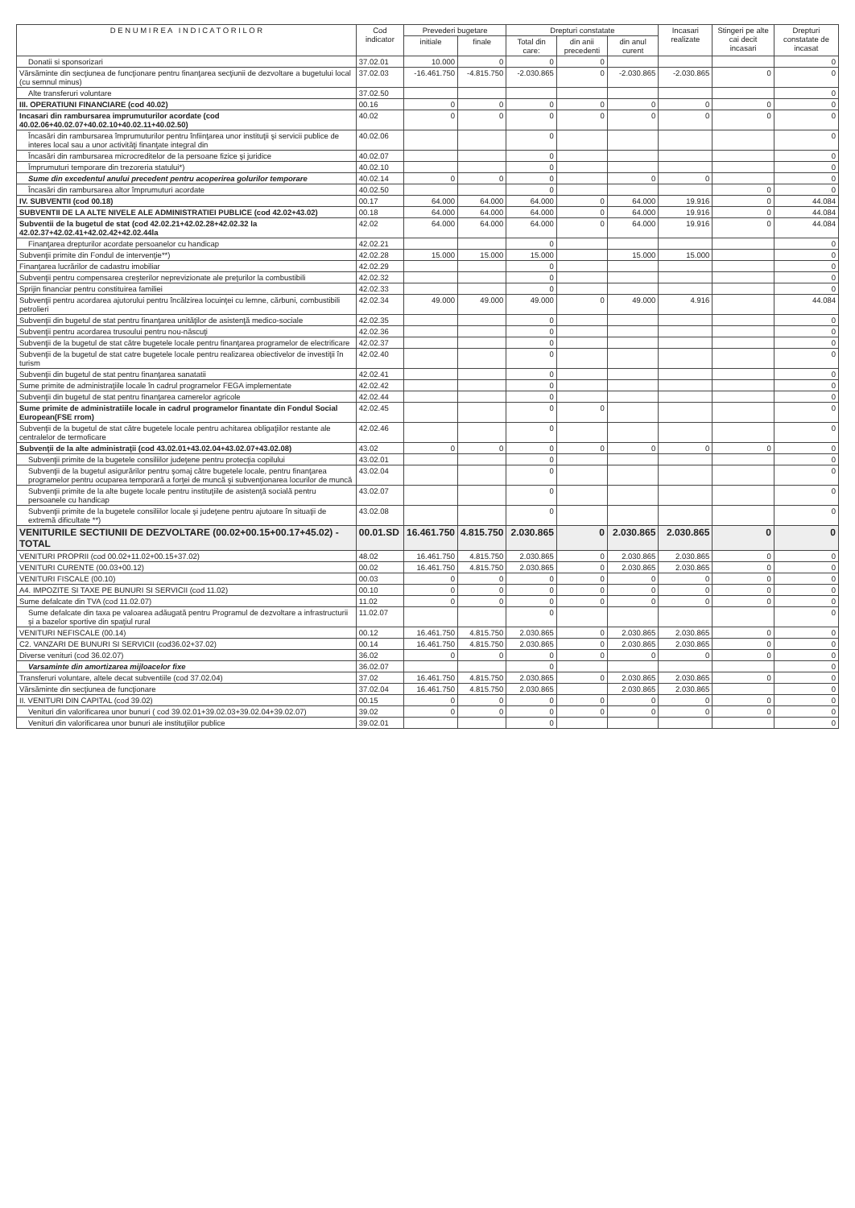| D E N U M I R E A I N D I C A T O R I L O R | Cod indicator | Prevederi bugetare | | Drepturi constatate | | | Incasari realizate | Stingeri pe alte cai decit incasari | Drepturi constatate de incasat |
| --- | --- | --- | --- | --- | --- | --- | --- | --- | --- |
| | | initiale | finale | Total din care: | din anii precedenti | din anul curent | | | |
| Donatii si sponsorizari | 37.02.01 | 10.000 | 0 | 0 | 0 | | | | 0 |
| Vărsăminte din secţiunea de funcţionare pentru finanţarea secţiunii de dezvoltare a bugetului local (cu semnul minus) | 37.02.03 | -16.461.750 | -4.815.750 | -2.030.865 | 0 | -2.030.865 | -2.030.865 | 0 | 0 |
| Alte transferuri voluntare | 37.02.50 | | | | | | | | 0 |
| III. OPERATIUNI FINANCIARE (cod 40.02) | 00.16 | 0 | 0 | 0 | 0 | 0 | 0 | 0 | 0 |
| Incasari din rambursarea imprumuturilor acordate (cod 40.02.06+40.02.07+40.02.10+40.02.11+40.02.50) | 40.02 | 0 | 0 | 0 | 0 | 0 | 0 | 0 | 0 |
| Încasări din rambursarea împrumuturilor pentru înfiinţarea unor instituţii şi servicii publice de interes local sau a unor activităţi finanţate integral din | 40.02.06 | | | 0 | | | | | 0 |
| Încasări din rambursarea microcreditelor de la persoane fizice şi juridice | 40.02.07 | | | 0 | | | | | 0 |
| Împrumuturi temporare din trezoreria statului*) | 40.02.10 | | | 0 | | | | | 0 |
| Sume din excedentul anului precedent pentru acoperirea golurilor temporare | 40.02.14 | 0 | 0 | 0 | | 0 | 0 | | 0 |
| Încasări din rambursarea altor împrumuturi acordate | 40.02.50 | | | 0 | | | | 0 | 0 |
| IV. SUBVENTII (cod 00.18) | 00.17 | 64.000 | 64.000 | 64.000 | 0 | 64.000 | 19.916 | 0 | 44.084 |
| SUBVENTII DE LA ALTE NIVELE ALE ADMINISTRATIEI PUBLICE (cod 42.02+43.02) | 00.18 | 64.000 | 64.000 | 64.000 | 0 | 64.000 | 19.916 | 0 | 44.084 |
| Subventii de la bugetul de stat (cod 42.02.21+42.02.28+42.02.32 la 42.02.37+42.02.41+42.02.42+42.02.44la | 42.02 | 64.000 | 64.000 | 64.000 | 0 | 64.000 | 19.916 | 0 | 44.084 |
| Finanţarea drepturilor acordate persoanelor cu handicap | 42.02.21 | | | 0 | | | | | 0 |
| Subvenţii primite din Fondul de intervenţie**) | 42.02.28 | 15.000 | 15.000 | 15.000 | | 15.000 | 15.000 | | 0 |
| Finanţarea lucrărilor de cadastru imobiliar | 42.02.29 | | | 0 | | | | | 0 |
| Subvenţii pentru compensarea creşterilor neprevizionate ale preţurilor la combustibili | 42.02.32 | | | 0 | | | | | 0 |
| Sprijin financiar pentru constituirea familiei | 42.02.33 | | | 0 | | | | | 0 |
| Subvenţii pentru acordarea ajutorului pentru încălzirea locuinţei cu lemne, cărbuni, combustibili petrolieri | 42.02.34 | 49.000 | 49.000 | 49.000 | 0 | 49.000 | 4.916 | | 44.084 |
| Subvenţii din bugetul de stat pentru finanţarea unităţilor de asistenţă medico-sociale | 42.02.35 | | | 0 | | | | | 0 |
| Subvenţii pentru acordarea trusoului pentru nou-născuţi | 42.02.36 | | | 0 | | | | | 0 |
| Subvenţii de la bugetul de stat către bugetele locale pentru finanţarea programelor de electrificare | 42.02.37 | | | 0 | | | | | 0 |
| Subvenţii de la bugetul de stat catre bugetele locale pentru realizarea obiectivelor de investiţii în turism | 42.02.40 | | | 0 | | | | | 0 |
| Subvenţii din bugetul de stat pentru finanţarea sanatatii | 42.02.41 | | | 0 | | | | | 0 |
| Sume primite de administraţiile locale în cadrul programelor FEGA implementate | 42.02.42 | | | 0 | | | | | 0 |
| Subvenţii din bugetul de stat pentru finanţarea camerelor agricole | 42.02.44 | | | 0 | | | | | 0 |
| Sume primite de administratiile locale in cadrul programelor finantate din Fondul Social European(FSE rrom) | 42.02.45 | | | 0 | 0 | | | | 0 |
| Subvenţii de la bugetul de stat către bugetele locale pentru achitarea obligaţiilor restante ale centralelor de termoficare | 42.02.46 | | | 0 | | | | | 0 |
| Subvenţii de la alte administraţii (cod 43.02.01+43.02.04+43.02.07+43.02.08) | 43.02 | 0 | 0 | 0 | 0 | 0 | 0 | 0 | 0 |
| Subvenţii primite de la bugetele consiliilor judeţene pentru protecţia copilului | 43.02.01 | | | 0 | | | | | 0 |
| Subvenţii de la bugetul asigurărilor pentru şomaj către bugetele locale, pentru finanţarea programelor pentru ocuparea temporară a forţei de muncă şi subvenţionarea locurilor de muncă | 43.02.04 | | | 0 | | | | | 0 |
| Subvenţii primite de la alte bugete locale pentru instituţiile de asistenţă socială pentru persoanele cu handicap | 43.02.07 | | | 0 | | | | | 0 |
| Subvenţii primite de la bugetele consiliilor locale şi judeţene pentru ajutoare în situaţii de extremă dificultate **) | 43.02.08 | | | 0 | | | | | 0 |
| VENITURILE SECTIUNII DE DEZVOLTARE (00.02+00.15+00.17+45.02) - TOTAL | 00.01.SD | 16.461.750 | 4.815.750 | 2.030.865 | 0 | 2.030.865 | 2.030.865 | 0 | 0 |
| VENITURI PROPRII (cod 00.02+11.02+00.15+37.02) | 48.02 | 16.461.750 | 4.815.750 | 2.030.865 | 0 | 2.030.865 | 2.030.865 | 0 | 0 |
| VENITURI CURENTE (00.03+00.12) | 00.02 | 16.461.750 | 4.815.750 | 2.030.865 | 0 | 2.030.865 | 2.030.865 | 0 | 0 |
| VENITURI FISCALE (00.10) | 00.03 | 0 | 0 | 0 | 0 | 0 | 0 | 0 | 0 |
| A4. IMPOZITE SI TAXE PE BUNURI SI SERVICII (cod 11.02) | 00.10 | 0 | 0 | 0 | 0 | 0 | 0 | 0 | 0 |
| Sume defalcate din TVA (cod 11.02.07) | 11.02 | 0 | 0 | 0 | 0 | 0 | 0 | 0 | 0 |
| Sume defalcate din taxa pe valoarea adăugată pentru Programul de dezvoltare a infrastructurii şi a bazelor sportive din spaţiul rural | 11.02.07 | | | 0 | | | | | 0 |
| VENITURI NEFISCALE (00.14) | 00.12 | 16.461.750 | 4.815.750 | 2.030.865 | 0 | 2.030.865 | 2.030.865 | 0 | 0 |
| C2. VANZARI DE BUNURI SI SERVICII (cod36.02+37.02) | 00.14 | 16.461.750 | 4.815.750 | 2.030.865 | 0 | 2.030.865 | 2.030.865 | 0 | 0 |
| Diverse venituri (cod 36.02.07) | 36.02 | 0 | 0 | 0 | 0 | 0 | 0 | 0 | 0 |
| Varsaminte din amortizarea mijloacelor fixe | 36.02.07 | | | 0 | | | | | 0 |
| Transferuri voluntare, altele decat subventiile (cod 37.02.04) | 37.02 | 16.461.750 | 4.815.750 | 2.030.865 | 0 | 2.030.865 | 2.030.865 | 0 | 0 |
| Vărsăminte din secţiunea de funcţionare | 37.02.04 | 16.461.750 | 4.815.750 | 2.030.865 | | 2.030.865 | 2.030.865 | | 0 |
| II. VENITURI DIN CAPITAL (cod 39.02) | 00.15 | 0 | 0 | 0 | 0 | 0 | 0 | 0 | 0 |
| Venituri din valorificarea unor bunuri ( cod 39.02.01+39.02.03+39.02.04+39.02.07) | 39.02 | 0 | 0 | 0 | 0 | 0 | 0 | 0 | 0 |
| Venituri din valorificarea unor bunuri ale instituţiilor publice | 39.02.01 | | | 0 | | | | | 0 |